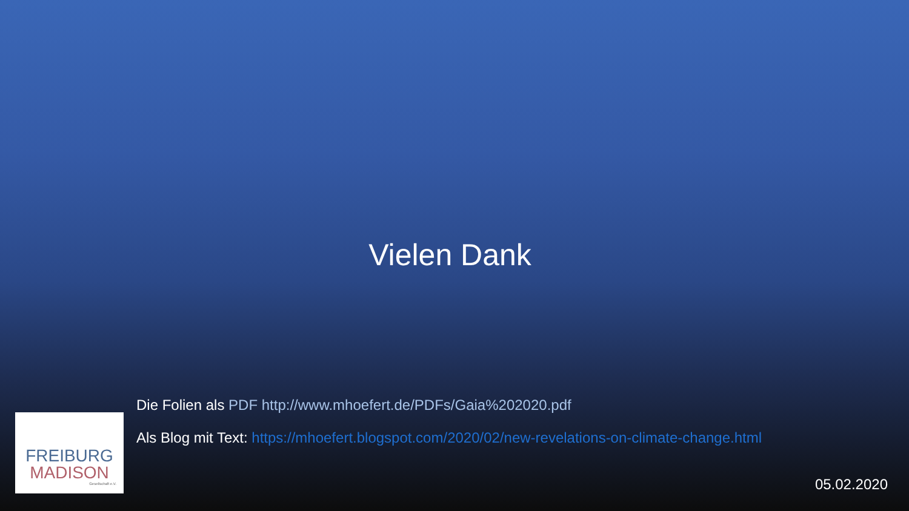Vielen Dank
Die Folien als PDF http://www.mhoefert.de/PDFs/Gaia%202020.pdf
Als Blog mit Text: https://mhoefert.blogspot.com/2020/02/new-revelations-on-climate-change.html
FREIBURG
MADISON
Gesellschaft e.V.
05.02.2020